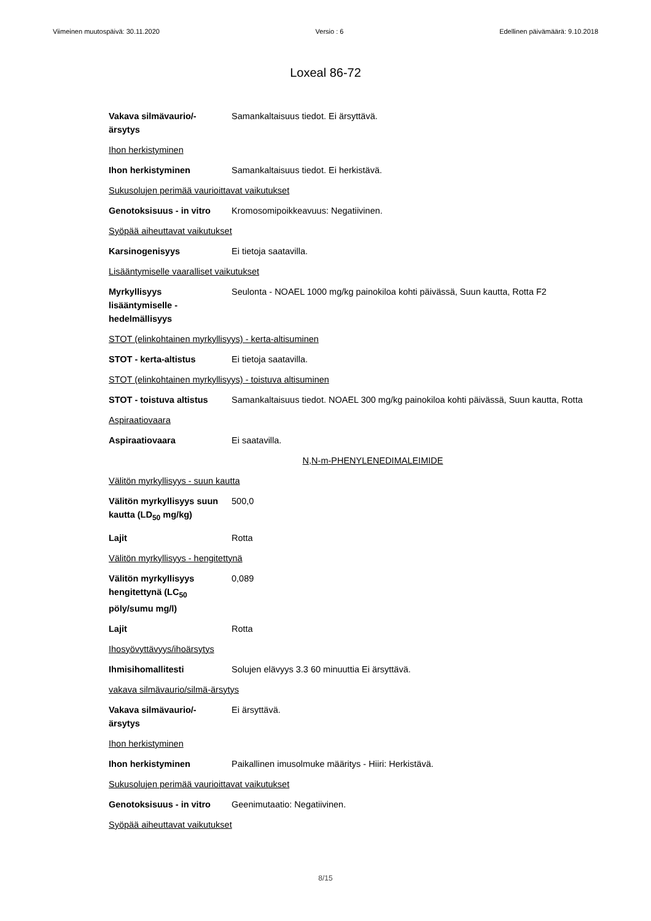Viimeinen muutospäivä: 30.11.2020 Versio : 6 Edellinen päivämäärä: 9.10.2018
Loxeal 86-72
Vakava silmävaurio/-
ärsytys
Samankaltaisuus tiedot. Ei ärsyttävä.
Ihon herkistyminen
Ihon herkistyminen Samankaltaisuus tiedot. Ei herkistävä.
Sukusolujen perimää vaurioittavat vaikutukset
Genotoksisuus - in vitro
Kromosomipoikkeavuus: Negatiivinen.
Syöpää aiheuttavat vaikutukset
Karsinogenisyys Ei tietoja saatavilla.
Lisääntymiselle vaaralliset vaikutukset
Myrkyllisyys
lisääntymiselle -
hedelmällisyys
Seulonta - NOAEL 1000 mg/kg painokiloa kohti päivässä, Suun kautta, Rotta F2
STOT (elinkohtainen myrkyllisyys) - kerta-altisuminen
STOT - kerta-altistus Ei tietoja saatavilla.
STOT (elinkohtainen myrkyllisyys) - toistuva altisuminen
STOT - toistuva altistus
Samankaltaisuus tiedot. NOAEL 300 mg/kg painokiloa kohti päivässä, Suun kautta, Rotta
Aspiraatiovaara
Aspiraatiovaara Ei saatavilla.
N,N-m-PHENYLENEDIMALEIMIDE
Välitön myrkyllisyys - suun kautta
Välitön myrkyllisyys suun kautta (LD<sub>50</sub> mg/kg)
500,0
Lajit Rotta
Välitön myrkyllisyys - hengitettynä
Välitön myrkyllisyys
hengitettynä (LC<sub>50</sub>
pöly/sumu mg/l)
0,089
Lajit Rotta
Ihosyövyttävyys/ihoärsytys
Ihmisihomallitesti Solujen elävyys 3.3 60 minuuttia Ei ärsyttävä.
vakava silmävaurio/silmä-ärsytys
Vakava silmävaurio/-
ärsytys
Ei ärsyttävä.
Ihon herkistyminen
Ihon herkistyminen Paikallinen imusolmuke määritys - Hiiri: Herkistävä.
Sukusolujen perimää vaurioittavat vaikutukset
Genotoksisuus - in vitro
Geenimutaatio: Negatiivinen.
Syöpää aiheuttavat vaikutukset
8/15